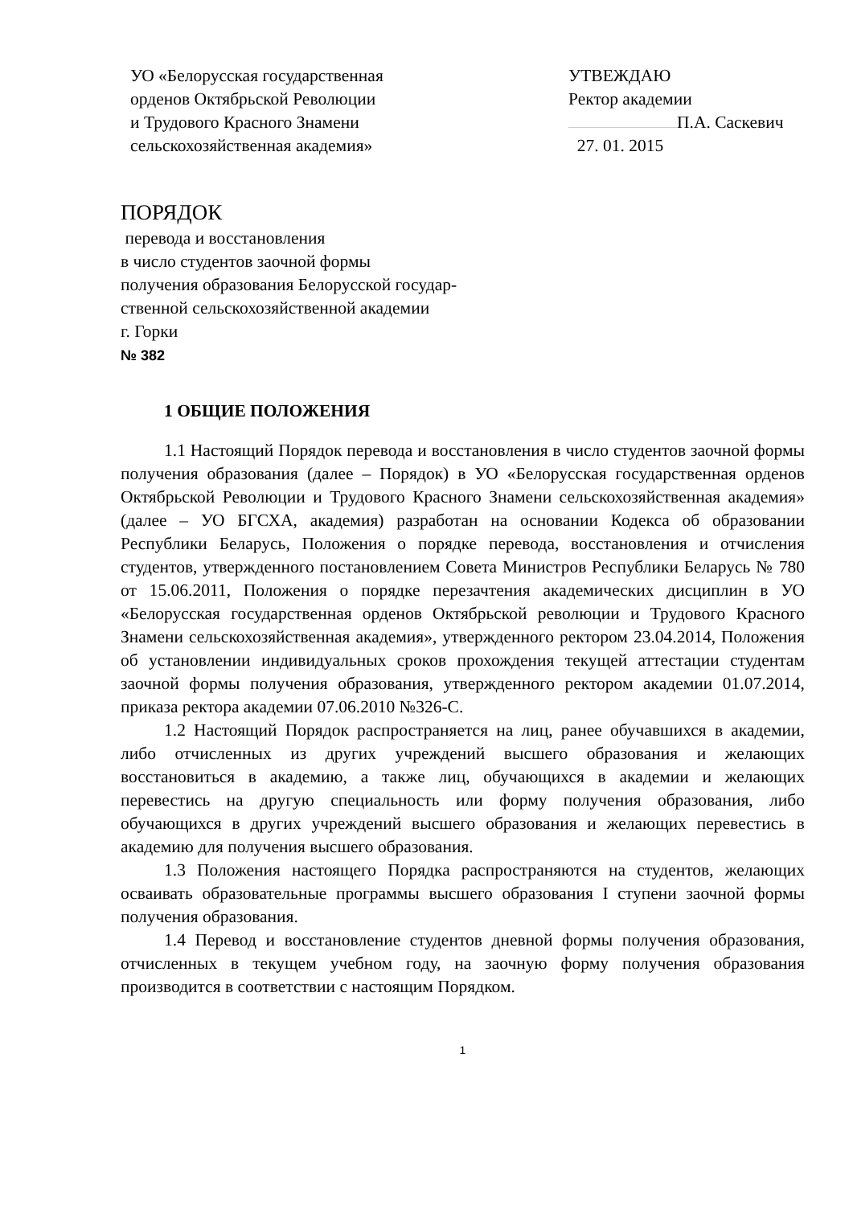УО «Белорусская государственная
орденов Октябрьской Революции
и Трудового Красного Знамени
сельскохозяйственная академия»
УТВЕЖДАЮ
Ректор академии
П.А. Саскевич
27. 01. 2015
ПОРЯДОК
перевода и восстановления
в число студентов заочной формы
получения образования Белорусской государ-
ственной сельскохозяйственной академии
г. Горки
№ 382
1 ОБЩИЕ ПОЛОЖЕНИЯ
1.1 Настоящий Порядок перевода и восстановления в число студентов заочной формы получения образования (далее – Порядок) в УО «Белорусская государственная орденов Октябрьской Революции и Трудового Красного Знамени сельскохозяйственная академия» (далее – УО БГСХА, академия) разработан на основании Кодекса об образовании Республики Беларусь, Положения о порядке перевода, восстановления и отчисления студентов, утвержденного постановлением Совета Министров Республики Беларусь № 780 от 15.06.2011, Положения о порядке перезачтения академических дисциплин в УО «Белорусская государственная орденов Октябрьской революции и Трудового Красного Знамени сельскохозяйственная академия», утвержденного ректором 23.04.2014, Положения об установлении индивидуальных сроков прохождения текущей аттестации студентам заочной формы получения образования, утвержденного ректором академии 01.07.2014, приказа ректора академии 07.06.2010 №326-С.
1.2 Настоящий Порядок распространяется на лиц, ранее обучавшихся в академии, либо отчисленных из других учреждений высшего образования и желающих восстановиться в академию, а также лиц, обучающихся в академии и желающих перевестись на другую специальность или форму получения образования, либо обучающихся в других учреждений высшего образования и желающих перевестись в академию для получения высшего образования.
1.3 Положения настоящего Порядка распространяются на студентов, желающих осваивать образовательные программы высшего образования I ступени заочной формы получения образования.
1.4 Перевод и восстановление студентов дневной формы получения образования, отчисленных в текущем учебном году, на заочную форму получения образования производится в соответствии с настоящим Порядком.
1